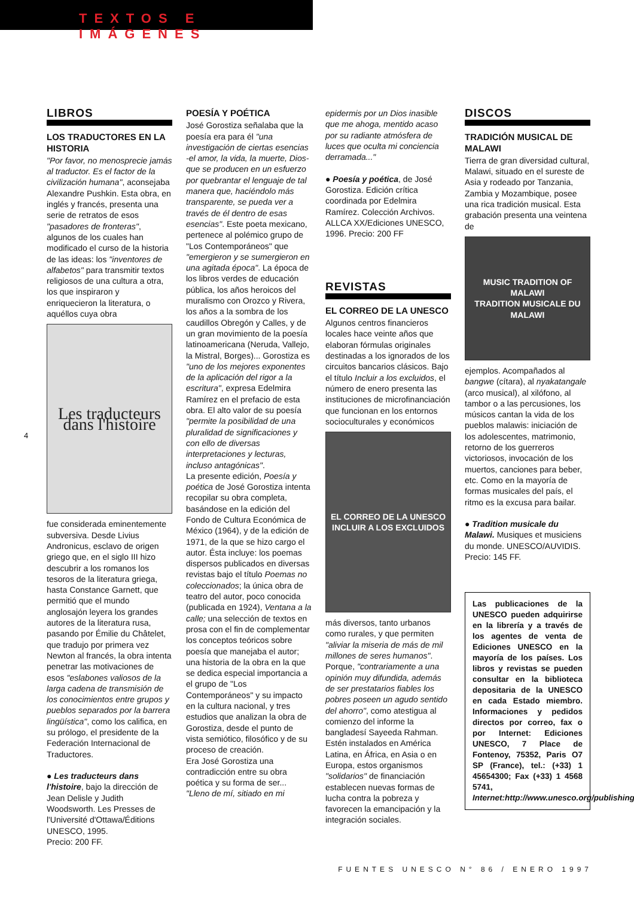TEXTOS E IMÁGENES
4
LIBROS
LOS TRADUCTORES EN LA HISTORIA
"Por favor, no menosprecie jamás al traductor. Es el factor de la civilización humana", aconsejaba Alexandre Pushkin. Esta obra, en inglés y francés, presenta una serie de retratos de esos "pasadores de fronteras", algunos de los cuales han modificado el curso de la historia de las ideas: los "inventores de alfabetos" para transmitir textos religiosos de una cultura a otra, los que inspiraron y enriquecieron la literatura, o aquéllos cuya obra
Les traducteurs dans l'histoire
fue considerada eminentemente subversiva. Desde Livius Andronicus, esclavo de origen griego que, en el siglo III hizo descubrir a los romanos los tesoros de la literatura griega, hasta Constance Garnett, que permitió que el mundo anglosajón leyera los grandes autores de la literatura rusa, pasando por Émilie du Châtelet, que tradujo por primera vez Newton al francés, la obra intenta penetrar las motivaciones de esos "eslabones valiosos de la larga cadena de transmisión de los conocimientos entre grupos y pueblos separados por la barrera lingüística", como los califica, en su prólogo, el presidente de la Federación Internacional de Traductores.
● Les traducteurs dans l'histoire, bajo la dirección de Jean Delisle y Judith Woodsworth. Les Presses de l'Université d'Ottawa/Éditions UNESCO, 1995.
Precio: 200 FF.
POESÍA Y POÉTICA
José Gorostiza señalaba que la poesía era para él "una investigación de ciertas esencias -el amor, la vida, la muerte, Dios- que se producen en un esfuerzo por quebrantar el lenguaje de tal manera que, haciéndolo más transparente, se pueda ver a través de él dentro de esas esencias". Este poeta mexicano, pertenece al polémico grupo de "Los Contemporáneos" que "emergieron y se sumergieron en una agitada época". La época de los libros verdes de educación pública, los años heroicos del muralismo con Orozco y Rivera, los años a la sombra de los caudillos Obregón y Calles, y de un gran movimiento de la poesía latinoamericana (Neruda, Vallejo, la Mistral, Borges)... Gorostiza es "uno de los mejores exponentes de la aplicación del rigor a la escritura", expresa Edelmira Ramírez en el prefacio de esta obra. El alto valor de su poesía "permite la posibilidad de una pluralidad de significaciones y con ello de diversas interpretaciones y lecturas, incluso antagónicas".
La presente edición, Poesía y poética de José Gorostiza intenta recopilar su obra completa, basándose en la edición del Fondo de Cultura Económica de México (1964), y de la edición de 1971, de la que se hizo cargo el autor. Ésta incluye: los poemas dispersos publicados en diversas revistas bajo el título Poemas no coleccionados; la única obra de teatro del autor, poco conocida (publicada en 1924), Ventana a la calle; una selección de textos en prosa con el fin de complementar los conceptos teóricos sobre poesía que manejaba el autor; una historia de la obra en la que se dedica especial importancia a el grupo de "Los Contemporáneos" y su impacto en la cultura nacional, y tres estudios que analizan la obra de Gorostiza, desde el punto de vista semiótico, filosófico y de su proceso de creación.
Era José Gorostiza una contradicción entre su obra poética y su forma de ser... "Lleno de mí, sitiado en mi
epidermis por un Dios inasible que me ahoga, mentido acaso por su radiante atmósfera de luces que oculta mi conciencia derramada..."
● Poesía y poética, de José Gorostiza. Edición crítica coordinada por Edelmira Ramírez. Colección Archivos. ALLCA XX/Ediciones UNESCO, 1996. Precio: 200 FF
REVISTAS
EL CORREO DE LA UNESCO
Algunos centros financieros locales hace veinte años que elaboran fórmulas originales destinadas a los ignorados de los circuitos bancarios clásicos. Bajo el título Incluir a los excluidos, el número de enero presenta las instituciones de microfinanciación que funcionan en los entornos socioculturales y económicos
EL CORREO DE LA UNESCO
INCLUIR A LOS EXCLUIDOS
más diversos, tanto urbanos como rurales, y que permiten "aliviar la miseria de más de mil millones de seres humanos". Porque, "contrariamente a una opinión muy difundida, además de ser prestatarios fiables los pobres poseen un agudo sentido del ahorro", como atestigua al comienzo del informe la bangladesí Sayeeda Rahman. Estén instalados en América Latina, en África, en Asia o en Europa, estos organismos "solidarios" de financiación establecen nuevas formas de lucha contra la pobreza y favorecen la emancipación y la integración sociales.
DISCOS
TRADICIÓN MUSICAL DE MALAWI
Tierra de gran diversidad cultural, Malawi, situado en el sureste de Asia y rodeado por Tanzania, Zambia y Mozambique, posee una rica tradición musical. Esta grabación presenta una veintena de
MUSIC TRADITION OF MALAWI
TRADITION MUSICALE DU MALAWI
ejemplos. Acompañados al bangwe (cítara), al nyakatangale (arco musical), al xilófono, al tambor o a las percusiones, los músicos cantan la vida de los pueblos malawis: iniciación de los adolescentes, matrimonio, retorno de los guerreros victoriosos, invocación de los muertos, canciones para beber, etc. Como en la mayoría de formas musicales del país, el ritmo es la excusa para bailar.
● Tradition musicale du Malawi. Musiques et musiciens du monde. UNESCO/AUVIDIS. Precio: 145 FF.
Las publicaciones de la UNESCO pueden adquirirse en la librería y a través de los agentes de venta de Ediciones UNESCO en la mayoría de los países. Los libros y revistas se pueden consultar en la biblioteca depositaria de la UNESCO en cada Estado miembro. Informaciones y pedidos directos por correo, fax o por Internet: Ediciones UNESCO, 7 Place de Fontenoy, 75352, Paris O7 SP (France), tel.: (+33) 1 45654300; Fax (+33) 1 4568 5741, Internet:http://www.unesco.org/publishing.
FUENTES UNESCO N° 86 / ENERO 1997